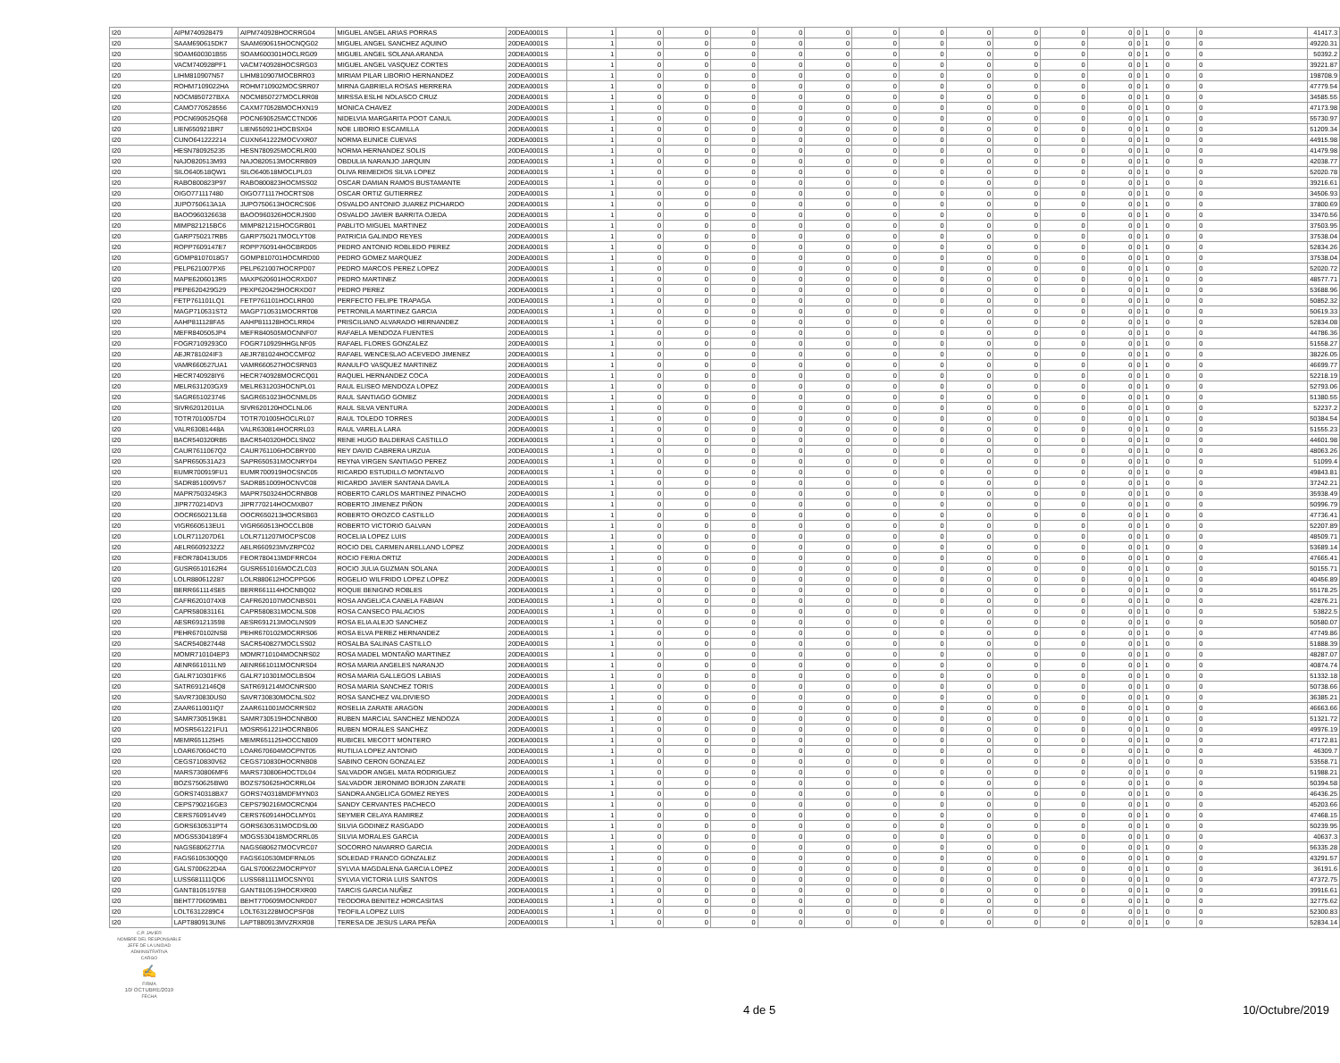| I20 | AIPM740928479 | AIPM740928HOCRRG04 | MIGUEL ANGEL ARIAS PORRAS | 20DEA0001S | 1 | 0 | 0 | 0 | 0 | 0 | 0 | 0 | 0 | 0 | 0 | 0 | 0 | 1 | 0 | 0 | 41417.3 |
| I20 | SAAM690615DK7 | SAAM690615HOCNQG02 | MIGUEL ANGEL SANCHEZ AQUINO | 20DEA0001S | 1 | 0 | 0 | 0 | 0 | 0 | 0 | 0 | 0 | 0 | 0 | 0 | 0 | 1 | 0 | 0 | 49220.31 |
| I20 | SOAM600301B55 | SOAM600301HOCLRG09 | MIGUEL ANGEL SOLANA ARANDA | 20DEA0001S | 1 | 0 | 0 | 0 | 0 | 0 | 0 | 0 | 0 | 0 | 0 | 0 | 0 | 1 | 0 | 0 | 50392.2 |
| I20 | VACM740928PF1 | VACM740928HOCSRG03 | MIGUEL ANGEL VASQUEZ CORTES | 20DEA0001S | 1 | 0 | 0 | 0 | 0 | 0 | 0 | 0 | 0 | 0 | 0 | 0 | 0 | 1 | 0 | 0 | 39221.87 |
| I20 | LIHM810907N57 | LIHM810907MOCBRR03 | MIRIAM PILAR LIBORIO HERNANDEZ | 20DEA0001S | 1 | 0 | 0 | 0 | 0 | 0 | 0 | 0 | 0 | 0 | 0 | 0 | 0 | 1 | 0 | 0 | 198708.9 |
| I20 | ROHM7109022HA | ROHM710902MOCSRR07 | MIRNA GABRIELA ROSAS HERRERA | 20DEA0001S | 1 | 0 | 0 | 0 | 0 | 0 | 0 | 0 | 0 | 0 | 0 | 0 | 0 | 1 | 0 | 0 | 47779.54 |
| I20 | NOCM850727BXA | NOCM850727MOCLRR08 | MIRSSA ESLHI NOLASCO CRUZ | 20DEA0001S | 1 | 0 | 0 | 0 | 0 | 0 | 0 | 0 | 0 | 0 | 0 | 0 | 0 | 1 | 0 | 0 | 34585.55 |
| I20 | CAMO770528556 | CAXM770528MOCHXN19 | MONICA CHAVEZ | 20DEA0001S | 1 | 0 | 0 | 0 | 0 | 0 | 0 | 0 | 0 | 0 | 0 | 0 | 0 | 1 | 0 | 0 | 47173.98 |
| I20 | POCN690525Q68 | POCN690525MCCTND06 | NIDELVIA MARGARITA POOT CANUL | 20DEA0001S | 1 | 0 | 0 | 0 | 0 | 0 | 0 | 0 | 0 | 0 | 0 | 0 | 0 | 1 | 0 | 0 | 55730.97 |
| I20 | LIEN650921BR7 | LIEN650921HOCBSX04 | NOE LIBORIO ESCAMILLA | 20DEA0001S | 1 | 0 | 0 | 0 | 0 | 0 | 0 | 0 | 0 | 0 | 0 | 0 | 0 | 1 | 0 | 0 | 51209.34 |
| I20 | CUNO641222214 | CUXN641222MOCVXR07 | NORMA EUNICE CUEVAS | 20DEA0001S | 1 | 0 | 0 | 0 | 0 | 0 | 0 | 0 | 0 | 0 | 0 | 0 | 0 | 1 | 0 | 0 | 44915.98 |
| I20 | HESN780925235 | HESN780925MOCRLR00 | NORMA HERNANDEZ SOLIS | 20DEA0001S | 1 | 0 | 0 | 0 | 0 | 0 | 0 | 0 | 0 | 0 | 0 | 0 | 0 | 1 | 0 | 0 | 41479.98 |
| I20 | NAJO820513M93 | NAJO820513MOCRRB09 | OBDULIA NARANJO JARQUIN | 20DEA0001S | 1 | 0 | 0 | 0 | 0 | 0 | 0 | 0 | 0 | 0 | 0 | 0 | 0 | 1 | 0 | 0 | 42038.77 |
| I20 | SILO640518QW1 | SILO640518MOCLPL03 | OLIVA REMEDIOS SILVA LOPEZ | 20DEA0001S | 1 | 0 | 0 | 0 | 0 | 0 | 0 | 0 | 0 | 0 | 0 | 0 | 0 | 1 | 0 | 0 | 52020.78 |
| I20 | RABO800823P97 | RABO800823HOCMSS02 | OSCAR DAMIAN RAMOS BUSTAMANTE | 20DEA0001S | 1 | 0 | 0 | 0 | 0 | 0 | 0 | 0 | 0 | 0 | 0 | 0 | 0 | 1 | 0 | 0 | 39216.61 |
| I20 | OIGO771117480 | OIGO771117HOCRTS08 | OSCAR ORTIZ GUTIERREZ | 20DEA0001S | 1 | 0 | 0 | 0 | 0 | 0 | 0 | 0 | 0 | 0 | 0 | 0 | 0 | 1 | 0 | 0 | 34506.93 |
| I20 | JUPO750613A1A | JUPO750613HOCRCS06 | OSVALDO ANTONIO JUAREZ PICHARDO | 20DEA0001S | 1 | 0 | 0 | 0 | 0 | 0 | 0 | 0 | 0 | 0 | 0 | 0 | 0 | 1 | 0 | 0 | 37800.69 |
| I20 | BAOO960326638 | BAOO960326HOCRJS00 | OSVALDO JAVIER BARRITA OJEDA | 20DEA0001S | 1 | 0 | 0 | 0 | 0 | 0 | 0 | 0 | 0 | 0 | 0 | 0 | 0 | 1 | 0 | 0 | 33470.56 |
| I20 | MIMP821215BC6 | MIMP821215HOCGRB01 | PABLITO MIGUEL MARTINEZ | 20DEA0001S | 1 | 0 | 0 | 0 | 0 | 0 | 0 | 0 | 0 | 0 | 0 | 0 | 0 | 1 | 0 | 0 | 37503.95 |
| I20 | GARP750217RB5 | GARP750217MOCLYT08 | PATRICIA GALINDO REYES | 20DEA0001S | 1 | 0 | 0 | 0 | 0 | 0 | 0 | 0 | 0 | 0 | 0 | 0 | 0 | 1 | 0 | 0 | 37538.04 |
| I20 | ROPP7609147E7 | ROPP760914HOCBRD05 | PEDRO ANTONIO ROBLEDO PEREZ | 20DEA0001S | 1 | 0 | 0 | 0 | 0 | 0 | 0 | 0 | 0 | 0 | 0 | 0 | 0 | 1 | 0 | 0 | 52834.26 |
| I20 | GOMP8107018G7 | GOMP810701HOCMRD00 | PEDRO GOMEZ MARQUEZ | 20DEA0001S | 1 | 0 | 0 | 0 | 0 | 0 | 0 | 0 | 0 | 0 | 0 | 0 | 0 | 1 | 0 | 0 | 37538.04 |
| I20 | PELP621007PX6 | PELP621007HOCRPD07 | PEDRO MARCOS PEREZ LOPEZ | 20DEA0001S | 1 | 0 | 0 | 0 | 0 | 0 | 0 | 0 | 0 | 0 | 0 | 0 | 0 | 1 | 0 | 0 | 52020.72 |
| I20 | MAPE6206013R5 | MAXP620601HOCRXD07 | PEDRO MARTINEZ | 20DEA0001S | 1 | 0 | 0 | 0 | 0 | 0 | 0 | 0 | 0 | 0 | 0 | 0 | 0 | 1 | 0 | 0 | 48577.71 |
| I20 | PEPE620429G29 | PEXP620429HOCRXD07 | PEDRO PEREZ | 20DEA0001S | 1 | 0 | 0 | 0 | 0 | 0 | 0 | 0 | 0 | 0 | 0 | 0 | 0 | 1 | 0 | 0 | 53688.96 |
| I20 | FETP761101LQ1 | FETP761101HOCLRR00 | PERFECTO FELIPE TRAPAGA | 20DEA0001S | 1 | 0 | 0 | 0 | 0 | 0 | 0 | 0 | 0 | 0 | 0 | 0 | 0 | 1 | 0 | 0 | 50852.32 |
| I20 | MAGP710531ST2 | MAGP710531MOCRRT08 | PETRONILA MARTINEZ GARCIA | 20DEA0001S | 1 | 0 | 0 | 0 | 0 | 0 | 0 | 0 | 0 | 0 | 0 | 0 | 0 | 1 | 0 | 0 | 50619.33 |
| I20 | AAHP811128FA5 | AAHP811128HOCLRR04 | PRISCILIANO ALVARADO HERNANDEZ | 20DEA0001S | 1 | 0 | 0 | 0 | 0 | 0 | 0 | 0 | 0 | 0 | 0 | 0 | 0 | 1 | 0 | 0 | 52834.08 |
| I20 | MEFR840505JP4 | MEFR840505MOCNNF07 | RAFAELA MENDOZA FUENTES | 20DEA0001S | 1 | 0 | 0 | 0 | 0 | 0 | 0 | 0 | 0 | 0 | 0 | 0 | 0 | 1 | 0 | 0 | 44786.36 |
| I20 | FOGR7109293C0 | FOGR710929HHGLNF05 | RAFAEL FLORES GONZALEZ | 20DEA0001S | 1 | 0 | 0 | 0 | 0 | 0 | 0 | 0 | 0 | 0 | 0 | 0 | 0 | 1 | 0 | 0 | 51558.27 |
| I20 | AEJR781024IF3 | AEJR781024HOCCMF02 | RAFAEL WENCESLAO ACEVEDO JIMENEZ | 20DEA0001S | 1 | 0 | 0 | 0 | 0 | 0 | 0 | 0 | 0 | 0 | 0 | 0 | 0 | 1 | 0 | 0 | 38226.05 |
| I20 | VAMR660527UA1 | VAMR660527HOCSRN03 | RANULFO VASQUEZ MARTINEZ | 20DEA0001S | 1 | 0 | 0 | 0 | 0 | 0 | 0 | 0 | 0 | 0 | 0 | 0 | 0 | 1 | 0 | 0 | 46699.77 |
| I20 | HECR740928IY6 | HECR740928MOCRCQ01 | RAQUEL HERNANDEZ COCA | 20DEA0001S | 1 | 0 | 0 | 0 | 0 | 0 | 0 | 0 | 0 | 0 | 0 | 0 | 0 | 1 | 0 | 0 | 52218.19 |
| I20 | MELR631203GX9 | MELR631203HOCNPL01 | RAUL ELISEO MENDOZA LOPEZ | 20DEA0001S | 1 | 0 | 0 | 0 | 0 | 0 | 0 | 0 | 0 | 0 | 0 | 0 | 0 | 1 | 0 | 0 | 52793.06 |
| I20 | SAGR651023746 | SAGR651023HOCNML05 | RAUL SANTIAGO GOMEZ | 20DEA0001S | 1 | 0 | 0 | 0 | 0 | 0 | 0 | 0 | 0 | 0 | 0 | 0 | 0 | 1 | 0 | 0 | 51380.55 |
| I20 | SIVR6201201UA | SIVR620120HOCLNL06 | RAUL SILVA VENTURA | 20DEA0001S | 1 | 0 | 0 | 0 | 0 | 0 | 0 | 0 | 0 | 0 | 0 | 0 | 0 | 1 | 0 | 0 | 52237.2 |
| I20 | TOTR7010057D4 | TOTR701005HOCLRL07 | RAUL TOLEDO TORRES | 20DEA0001S | 1 | 0 | 0 | 0 | 0 | 0 | 0 | 0 | 0 | 0 | 0 | 0 | 0 | 1 | 0 | 0 | 50384.54 |
| I20 | VALR63081448A | VALR630814HOCRRL03 | RAUL VARELA LARA | 20DEA0001S | 1 | 0 | 0 | 0 | 0 | 0 | 0 | 0 | 0 | 0 | 0 | 0 | 0 | 1 | 0 | 0 | 51555.23 |
| I20 | BACR540320RB5 | BACR540320HOCLSN02 | RENE HUGO BALDERAS CASTILLO | 20DEA0001S | 1 | 0 | 0 | 0 | 0 | 0 | 0 | 0 | 0 | 0 | 0 | 0 | 0 | 1 | 0 | 0 | 44601.98 |
| I20 | CAUR7611067Q2 | CAUR761106HOCBRY00 | REY DAVID CABRERA URZUA | 20DEA0001S | 1 | 0 | 0 | 0 | 0 | 0 | 0 | 0 | 0 | 0 | 0 | 0 | 0 | 1 | 0 | 0 | 48063.26 |
| I20 | SAPR650531A23 | SAPR650531MOCNRY04 | REYNA VIRGEN SANTIAGO PEREZ | 20DEA0001S | 1 | 0 | 0 | 0 | 0 | 0 | 0 | 0 | 0 | 0 | 0 | 0 | 0 | 1 | 0 | 0 | 51099.4 |
| I20 | EUMR700919FU1 | EUMR700919HOCSNC05 | RICARDO ESTUDILLO MONTALVO | 20DEA0001S | 1 | 0 | 0 | 0 | 0 | 0 | 0 | 0 | 0 | 0 | 0 | 0 | 0 | 1 | 0 | 0 | 49843.81 |
| I20 | SADR851009V57 | SADR851009HOCNVC08 | RICARDO JAVIER SANTANA DAVILA | 20DEA0001S | 1 | 0 | 0 | 0 | 0 | 0 | 0 | 0 | 0 | 0 | 0 | 0 | 0 | 1 | 0 | 0 | 37242.21 |
| I20 | MAPR7503245K3 | MAPR750324HOCRNB08 | ROBERTO CARLOS MARTINEZ PINACHO | 20DEA0001S | 1 | 0 | 0 | 0 | 0 | 0 | 0 | 0 | 0 | 0 | 0 | 0 | 0 | 1 | 0 | 0 | 35938.49 |
| I20 | JIPR770214DV3 | JIPR770214HOCMXB07 | ROBERTO JIMENEZ PIÑON | 20DEA0001S | 1 | 0 | 0 | 0 | 0 | 0 | 0 | 0 | 0 | 0 | 0 | 0 | 0 | 1 | 0 | 0 | 50996.79 |
| I20 | OOCR650213L68 | OOCR650213HOCRSB03 | ROBERTO OROZCO CASTILLO | 20DEA0001S | 1 | 0 | 0 | 0 | 0 | 0 | 0 | 0 | 0 | 0 | 0 | 0 | 0 | 1 | 0 | 0 | 47736.41 |
| I20 | VIGR660513EU1 | VIGR660513HOCCLB08 | ROBERTO VICTORIO GALVAN | 20DEA0001S | 1 | 0 | 0 | 0 | 0 | 0 | 0 | 0 | 0 | 0 | 0 | 0 | 0 | 1 | 0 | 0 | 52207.89 |
| I20 | LOLR711207D61 | LOLR711207MOCPSC08 | ROCELIA LOPEZ LUIS | 20DEA0001S | 1 | 0 | 0 | 0 | 0 | 0 | 0 | 0 | 0 | 0 | 0 | 0 | 0 | 1 | 0 | 0 | 48509.71 |
| I20 | AELR6609232Z2 | AELR660923MVZRPC02 | ROCIO DEL CARMEN ARELLANO LOPEZ | 20DEA0001S | 1 | 0 | 0 | 0 | 0 | 0 | 0 | 0 | 0 | 0 | 0 | 0 | 0 | 1 | 0 | 0 | 53689.14 |
| I20 | FEOR780413UD5 | FEOR780413MDFRRC04 | ROCIO FERIA ORTIZ | 20DEA0001S | 1 | 0 | 0 | 0 | 0 | 0 | 0 | 0 | 0 | 0 | 0 | 0 | 0 | 1 | 0 | 0 | 47665.41 |
| I20 | GUSR6510162R4 | GUSR651016MOCZLC03 | ROCIO JULIA GUZMAN SOLANA | 20DEA0001S | 1 | 0 | 0 | 0 | 0 | 0 | 0 | 0 | 0 | 0 | 0 | 0 | 0 | 1 | 0 | 0 | 50155.71 |
| I20 | LOLR880612287 | LOLR880612HOCPPG06 | ROGELIO WILFRIDO LOPEZ LOPEZ | 20DEA0001S | 1 | 0 | 0 | 0 | 0 | 0 | 0 | 0 | 0 | 0 | 0 | 0 | 0 | 1 | 0 | 0 | 40456.89 |
| I20 | BERR661114SE5 | BERR661114HOCNBQ02 | ROQUE BENIGNO ROBLES | 20DEA0001S | 1 | 0 | 0 | 0 | 0 | 0 | 0 | 0 | 0 | 0 | 0 | 0 | 0 | 1 | 0 | 0 | 55178.25 |
| I20 | CAFR6201074X8 | CAFR620107MOCNBS01 | ROSA ANGELICA CANELA FABIAN | 20DEA0001S | 1 | 0 | 0 | 0 | 0 | 0 | 0 | 0 | 0 | 0 | 0 | 0 | 0 | 1 | 0 | 0 | 42876.21 |
| I20 | CAPR580831161 | CAPR580831MOCNLS08 | ROSA CANSECO PALACIOS | 20DEA0001S | 1 | 0 | 0 | 0 | 0 | 0 | 0 | 0 | 0 | 0 | 0 | 0 | 0 | 1 | 0 | 0 | 53822.5 |
| I20 | AESR691213598 | AESR691213MOCLNS09 | ROSA ELIA ALEJO SANCHEZ | 20DEA0001S | 1 | 0 | 0 | 0 | 0 | 0 | 0 | 0 | 0 | 0 | 0 | 0 | 0 | 1 | 0 | 0 | 50580.07 |
| I20 | PEHR670102NS8 | PEHR670102MOCRRS06 | ROSA ELVA PEREZ HERNANDEZ | 20DEA0001S | 1 | 0 | 0 | 0 | 0 | 0 | 0 | 0 | 0 | 0 | 0 | 0 | 0 | 1 | 0 | 0 | 47749.86 |
| I20 | SACR540827448 | SACR540827MOCLSS02 | ROSALBA SALINAS CASTILLO | 20DEA0001S | 1 | 0 | 0 | 0 | 0 | 0 | 0 | 0 | 0 | 0 | 0 | 0 | 0 | 1 | 0 | 0 | 51888.39 |
| I20 | MOMR710104EP3 | MOMR710104MOCNRS02 | ROSA MADEL MONTAÑO MARTINEZ | 20DEA0001S | 1 | 0 | 0 | 0 | 0 | 0 | 0 | 0 | 0 | 0 | 0 | 0 | 0 | 1 | 0 | 0 | 48287.07 |
| I20 | AENR661011LN9 | AENR661011MOCNRS04 | ROSA MARIA ANGELES NARANJO | 20DEA0001S | 1 | 0 | 0 | 0 | 0 | 0 | 0 | 0 | 0 | 0 | 0 | 0 | 0 | 1 | 0 | 0 | 40874.74 |
| I20 | GALR710301FK6 | GALR710301MOCLBS04 | ROSA MARIA GALLEGOS LABIAS | 20DEA0001S | 1 | 0 | 0 | 0 | 0 | 0 | 0 | 0 | 0 | 0 | 0 | 0 | 0 | 1 | 0 | 0 | 51332.18 |
| I20 | SATR6912146Q8 | SATR691214MOCNRS00 | ROSA MARIA SANCHEZ TORIS | 20DEA0001S | 1 | 0 | 0 | 0 | 0 | 0 | 0 | 0 | 0 | 0 | 0 | 0 | 0 | 1 | 0 | 0 | 50738.66 |
| I20 | SAVR730830US0 | SAVR730830MOCNLS02 | ROSA SANCHEZ VALDIVIESO | 20DEA0001S | 1 | 0 | 0 | 0 | 0 | 0 | 0 | 0 | 0 | 0 | 0 | 0 | 0 | 1 | 0 | 0 | 36385.21 |
| I20 | ZAAR611001IQ7 | ZAAR611001MOCRRS02 | ROSELIA ZARATE ARAGON | 20DEA0001S | 1 | 0 | 0 | 0 | 0 | 0 | 0 | 0 | 0 | 0 | 0 | 0 | 0 | 1 | 0 | 0 | 46663.66 |
| I20 | SAMR730519K81 | SAMR730519HOCNNB00 | RUBEN MARCIAL SANCHEZ MENDOZA | 20DEA0001S | 1 | 0 | 0 | 0 | 0 | 0 | 0 | 0 | 0 | 0 | 0 | 0 | 0 | 1 | 0 | 0 | 51321.72 |
| I20 | MOSR561221FU1 | MOSR561221HOCRNB06 | RUBEN MORALES SANCHEZ | 20DEA0001S | 1 | 0 | 0 | 0 | 0 | 0 | 0 | 0 | 0 | 0 | 0 | 0 | 0 | 1 | 0 | 0 | 49976.19 |
| I20 | MEMR651125H5 | MEMR651125HOCCNB09 | RUBICEL MECOTT MONTERO | 20DEA0001S | 1 | 0 | 0 | 0 | 0 | 0 | 0 | 0 | 0 | 0 | 0 | 0 | 0 | 1 | 0 | 0 | 47172.81 |
| I20 | LOAR670604CT0 | LOAR670604MOCPNT05 | RUTILIA LOPEZ ANTONIO | 20DEA0001S | 1 | 0 | 0 | 0 | 0 | 0 | 0 | 0 | 0 | 0 | 0 | 0 | 0 | 1 | 0 | 0 | 46309.7 |
| I20 | CEGS710830V62 | CEGS710830HOCRNB08 | SABINO CERON GONZALEZ | 20DEA0001S | 1 | 0 | 0 | 0 | 0 | 0 | 0 | 0 | 0 | 0 | 0 | 0 | 0 | 1 | 0 | 0 | 53558.71 |
| I20 | MARS730806MF6 | MARS730806HOCTDL04 | SALVADOR ANGEL MATA RODRIGUEZ | 20DEA0001S | 1 | 0 | 0 | 0 | 0 | 0 | 0 | 0 | 0 | 0 | 0 | 0 | 0 | 1 | 0 | 0 | 51988.21 |
| I20 | BOZS750625BW0 | BOZS750625HOCRRL04 | SALVADOR JERONIMO BORJON ZARATE | 20DEA0001S | 1 | 0 | 0 | 0 | 0 | 0 | 0 | 0 | 0 | 0 | 0 | 0 | 0 | 1 | 0 | 0 | 50394.58 |
| I20 | GORS740318BX7 | GORS740318MDFMYN03 | SANDRA ANGELICA GOMEZ REYES | 20DEA0001S | 1 | 0 | 0 | 0 | 0 | 0 | 0 | 0 | 0 | 0 | 0 | 0 | 0 | 1 | 0 | 0 | 46436.25 |
| I20 | CEPS790216GE3 | CEPS790216MOCRCN04 | SANDY CERVANTES PACHECO | 20DEA0001S | 1 | 0 | 0 | 0 | 0 | 0 | 0 | 0 | 0 | 0 | 0 | 0 | 0 | 1 | 0 | 0 | 45203.66 |
| I20 | CERS760914V49 | CERS760914HOCLMY01 | SEYMER CELAYA RAMIREZ | 20DEA0001S | 1 | 0 | 0 | 0 | 0 | 0 | 0 | 0 | 0 | 0 | 0 | 0 | 0 | 1 | 0 | 0 | 47468.15 |
| I20 | GORS630531PT4 | GORS630531MOCDSL00 | SILVIA GODINEZ RASGADO | 20DEA0001S | 1 | 0 | 0 | 0 | 0 | 0 | 0 | 0 | 0 | 0 | 0 | 0 | 0 | 1 | 0 | 0 | 50239.95 |
| I20 | MOGS5304189F4 | MOGS530418MOCRRL05 | SILVIA MORALES GARCIA | 20DEA0001S | 1 | 0 | 0 | 0 | 0 | 0 | 0 | 0 | 0 | 0 | 0 | 0 | 0 | 1 | 0 | 0 | 40637.3 |
| I20 | NAGS6806277IA | NAGS680627MOCVRC07 | SOCORRO NAVARRO GARCIA | 20DEA0001S | 1 | 0 | 0 | 0 | 0 | 0 | 0 | 0 | 0 | 0 | 0 | 0 | 0 | 1 | 0 | 0 | 56335.28 |
| I20 | FAGS610530QQ0 | FAGS610530MDFRNL05 | SOLEDAD FRANCO GONZALEZ | 20DEA0001S | 1 | 0 | 0 | 0 | 0 | 0 | 0 | 0 | 0 | 0 | 0 | 0 | 0 | 1 | 0 | 0 | 43291.57 |
| I20 | GALS700622D4A | GALS700622MOCRPY07 | SYLVIA MAGDALENA GARCIA LOPEZ | 20DEA0001S | 1 | 0 | 0 | 0 | 0 | 0 | 0 | 0 | 0 | 0 | 0 | 0 | 0 | 1 | 0 | 0 | 36191.6 |
| I20 | LUSS681111QD6 | LUSS681111MOCSNY01 | SYLVIA VICTORIA LUIS SANTOS | 20DEA0001S | 1 | 0 | 0 | 0 | 0 | 0 | 0 | 0 | 0 | 0 | 0 | 0 | 0 | 1 | 0 | 0 | 47372.75 |
| I20 | GANT8105197E8 | GANT810519HOCRXR00 | TARCIS GARCIA NUÑEZ | 20DEA0001S | 1 | 0 | 0 | 0 | 0 | 0 | 0 | 0 | 0 | 0 | 0 | 0 | 0 | 1 | 0 | 0 | 39916.61 |
| I20 | BEHT770609MB1 | BEHT770609MOCNRD07 | TEODORA BENITEZ HORCASITAS | 20DEA0001S | 1 | 0 | 0 | 0 | 0 | 0 | 0 | 0 | 0 | 0 | 0 | 0 | 0 | 1 | 0 | 0 | 32775.62 |
| I20 | LOLT6312289C4 | LOLT631228MOCPSF08 | TEOFILA LOPEZ LUIS | 20DEA0001S | 1 | 0 | 0 | 0 | 0 | 0 | 0 | 0 | 0 | 0 | 0 | 0 | 0 | 1 | 0 | 0 | 52300.83 |
| I20 | LAPT880913UN6 | LAPT880913MVZRXR08 | TERESA DE JESUS LARA PEÑA | 20DEA0001S | 1 | 0 | 0 | 0 | 0 | 0 | 0 | 0 | 0 | 0 | 0 | 0 | 0 | 1 | 0 | 0 | 52834.14 |
C.P. JAVIER
NOMBRE DEL RESPONSABLE
JEFE DE LA UNIDAD ADMINISTRATIVA
CARGO
✍
FIRMA
10/ OCTUBRE/2019
FECHA
4 de 5 10/Octubre/2019